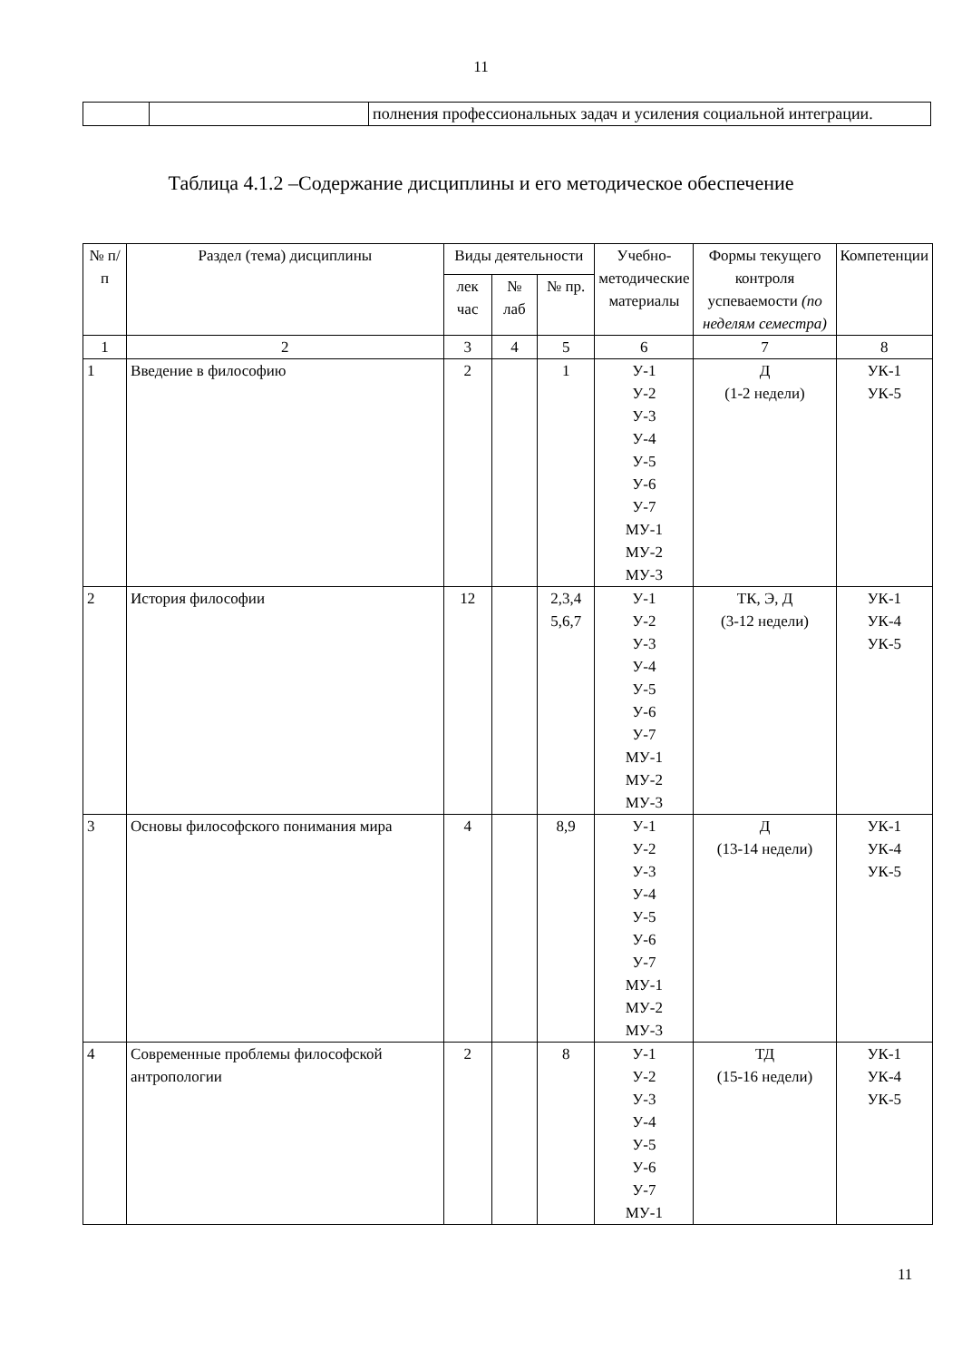11
| | | полнения профессиональных задач и усиления социальной интеграции. |
Таблица 4.1.2 –Содержание дисциплины и его методическое обеспечение
| № п/п | Раздел (тема) дисциплины | Виды деятельности | | | Учебно-методические материалы | Формы текущего контроля успеваемости (по неделям семестра) | Компетенции |
| --- | --- | --- | --- | --- | --- | --- | --- |
| | | лек час | № лаб | № пр. | | | |
| 1 | 2 | 3 | 4 | 5 | 6 | 7 | 8 |
| 1 | Введение в философию | 2 | | 1 | У-1 У-2 У-3 У-4 У-5 У-6 У-7 МУ-1 МУ-2 МУ-3 | Д (1-2 недели) | УК-1 УК-5 |
| 2 | История философии | 12 | | 2,3,4 5,6,7 | У-1 У-2 У-3 У-4 У-5 У-6 У-7 МУ-1 МУ-2 МУ-3 | ТК, Э, Д (3-12 недели) | УК-1 УК-4 УК-5 |
| 3 | Основы философского понимания мира | 4 | | 8,9 | У-1 У-2 У-3 У-4 У-5 У-6 У-7 МУ-1 МУ-2 МУ-3 | Д (13-14 недели) | УК-1 УК-4 УК-5 |
| 4 | Современные проблемы философской антропологии | 2 | | 8 | У-1 У-2 У-3 У-4 У-5 У-6 У-7 МУ-1 | ТД (15-16 недели) | УК-1 УК-4 УК-5 |
11